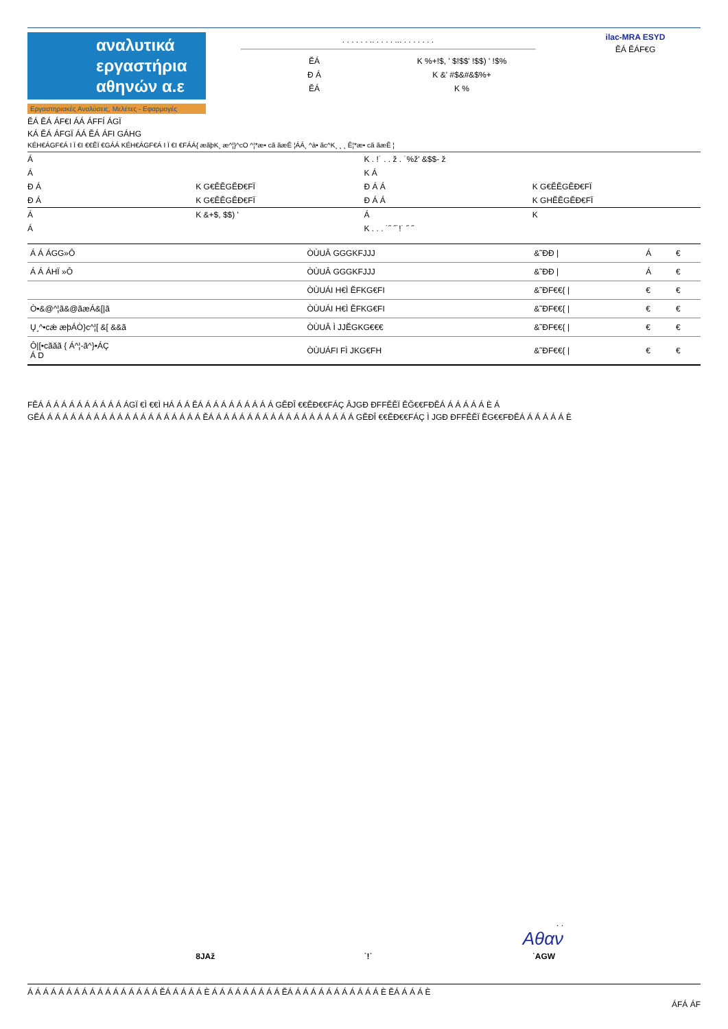αναλυτικά
εργαστήρια
αθηνών α.ε
Εργαστηριακές Αναλύσεις, Μελέτες - Εφαρμογές
. . . . . . .. . . . . ... . . . . . . .
ĔÁ K %+!$, ' $!$$' !$$) ' !$%
Đ Á K &' #$&#&$%+
ĔÁ K %
ilac-MRA ESYD
ĔÁ ĔÁF€G
ĔÁ ĔÁ ÁF€I ÁÁ ÁFFÍ ÁGÏ
KÁ ĔÁ ÁFGÏ ÁÁ ĔÁ ÁFI GÁHG
KÉH€ÁGF€Á I Ï €I €€ĔÏ €GÁÁ KÉH€ÁGF€Á I Ï €I €FÁÁ{ æãþK¸ æ^¦}^cO ^¦*æ• cã ãæĚ ¦ÁÁ¸ ^à• ãc^K¸ ¸ ¸ Ě¦*æ• cã ãæĚ ¦
Á K . !˙ . . ž . ˙%ž' &$$- ž
Á K Á
Đ Á K G€ĔĔGĔĐ€FÏ Đ Á Á K G€ĔĔGĔĐ€FÏ
Đ Á K G€ĔĔGĔĐ€FÏ Đ Á Á K GHĔĔGĔĐ€FÏ
Á K &+$, $$) ' Á K
Á K . . . ˙˝ ˝˙!˙ ˝ ˝
| Á Á ÁGG»Ô | ÒÙUÂ GGGKFJJJ | &˜ĐĐ / | Á | € |
| Á Á ÁHÏ »Ô | ÒÙUÂ GGGKFJJJ | &˜ĐĐ / | Á | € |
| | ÒÙUÁI H€Ì ĔFKG€FI | &˜ĐF€€{ / | € | € |
| Ò•&@^¦ã&@ãæÁ&[/ã | ÒÙUÁI H€Ì ĔFKG€FI | &˜ĐF€€{ / | € | € |
| Ų˼^•cǽ æþÁÒ}c^¦[ &[ &&ã | ÒÙUÂ Ì JJĔGKG€€€ | &˜ĐF€€{ / | € | € |
| Ô/[•cãăã { Á^¦-ã^}•ÁÇ Á D | ÒÙUÁFI FÌ JKG€FH | &˜ĐF€€{ / | € | € |
FĔÁ Á Á Á Á Á Á Á Á Á Á ÁGÏ €Ì €€Ì HÁ Á Á ĔÁ Á Á Á Á Á Á Á Á Á GĔĐÎ €€ĔĐ€€FÁÇ ÂJGĐ ĐFFĔĔÏ ĔĞ€€FĐĔÁ Á Á Á Á Á È Á
GĔÁ Á Á Á Á Á Á Á Á Á Á Á Á Á Á Á Á Á Á Á Á ĔÁ Á Á Á Á Á Á Á Á Á Á Á Á Á Á Á Á Á Á GĔĐÎ €€ĔĐ€€FÁÇ Ì JGĐ ĐFFĔĔÏ ĔG€€FĐĔÁ Á Á Á Á Á È
. .
Αθαν
8JAž ˙!˙ ˙AGW
Á Á Á Á Á Á Á Á Á Á Á Á Á Á Á Á Á ĔÁ Á Á Á Á È Á Á Á Á Á Á Á Á Á ĔÁ Á Á Á Á Á Á Á Á Á Á Á È ĔÁ Á Á Á È
ÁFÁ ÁF